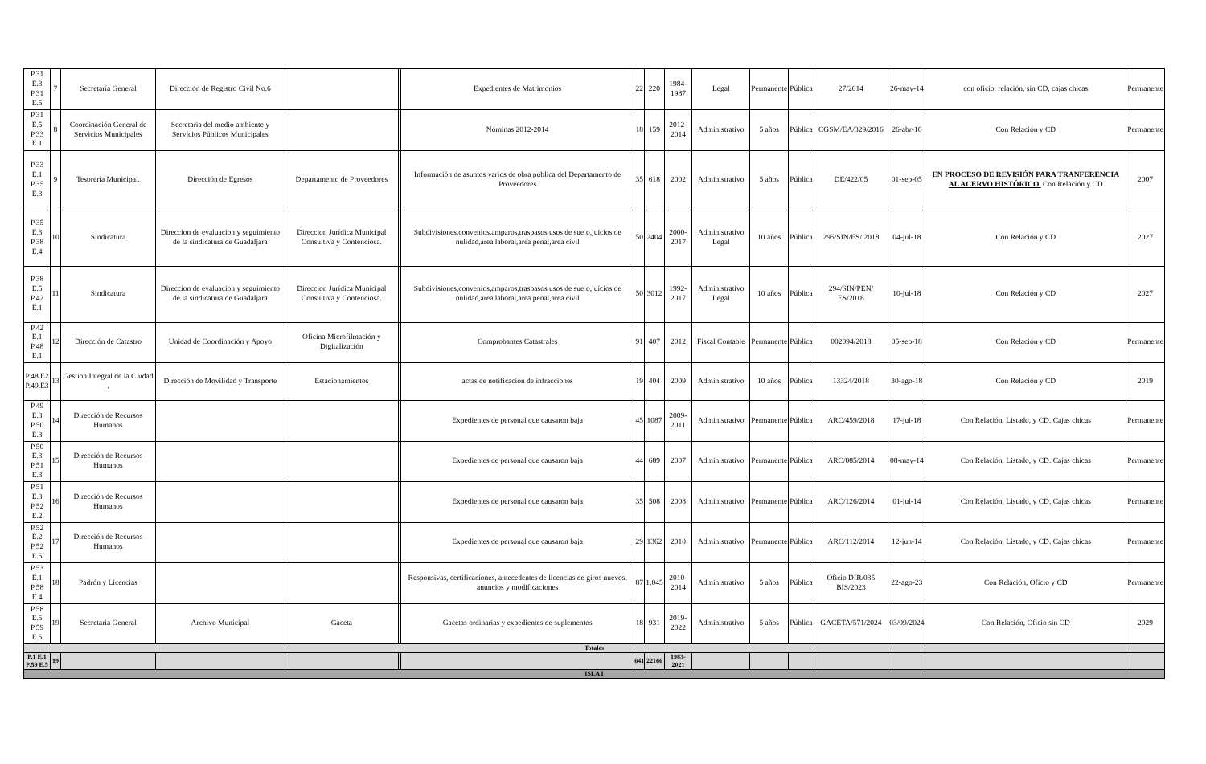| P.31 E.3 P.31 E.5 | 7 | Secretaría General | Dirección de Registro Civil No.6 | | | Expedientes de Matrimonios | 22 | 220 | 1984-1987 | Legal | Permanente | Pública | 27/2014 | 26-may-14 | con oficio, relación, sin CD, cajas chicas | Permanente |
| P.31 E.5 P.33 E.1 | 8 | Coordinación General de Servicios Municipales | Secretaria del medio ambiente y Servicios Públicos Municipales | | | Nóminas 2012-2014 | 18 | 159 | 2012-2014 | Administrativo | 5 años | Pública | CGSM/EA/329/2016 | 26-abr-16 | Con Relación y CD | Permanente |
| P.33 E.1 P.35 E.3 | 9 | Tesorería Municipal. | Dirección de Egresos | Departamento de Proveedores | | Información de asuntos varios de obra pública del Departamento de Proveedores | 35 | 618 | 2002 | Administrativo | 5 años | Pública | DE/422/05 | 01-sep-05 | EN PROCESO DE REVISIÓN PARA TRANFERENCIA AL ACERVO HISTÓRICO. Con Relación y CD | 2007 |
| P.35 E.3 P.38 E.4 | 10 | Sindicatura | Direccion de evaluacion y seguimiento de la sindicatura de Guadaljara | Direccion Jurídica Municipal Consultiva y Contenciosa. | | Subdivisiones,convenios,amparos,traspasos usos de suelo,juicios de nulidad,area laboral,area penal,area civil | 50 | 2404 | 2000-2017 | Administrativo Legal | 10 años | Pública | 295/SIN/ES/ 2018 | 04-jul-18 | Con Relación y CD | 2027 |
| P.38 E.5 P.42 E.1 | 11 | Sindicatura | Direccion de evaluacion y seguimiento de la sindicatura de Guadaljara | Direccion Jurídica Municipal Consultiva y Contenciosa. | | Subdivisiones,convenios,amparos,traspasos usos de suelo,juicios de nulidad,area laboral,area penal,area civil | 50 | 3012 | 1992-2017 | Administrativo Legal | 10 años | Pública | 294/SIN/PEN/ ES/2018 | 10-jul-18 | Con Relación y CD | 2027 |
| P.42 E.1 P.48 E.1 | 12 | Dirección de Catastro | Unidad de Coordinación y Apoyo | Oficina Microfilmación y Digitalización | | Comprobantes Catastrales | 91 | 407 | 2012 | Fiscal Contable | Permanente | Pública | 002094/2018 | 05-sep-18 | Con Relación y CD | Permanente |
| P.48.E2 P.49.E3 | 13 | Gestion Integral de la Ciudad . | Dirección de Movilidad y Transporte | Estacionamientos | | actas de notificacion de infracciones | 19 | 404 | 2009 | Administrativo | 10 años | Pública | 13324/2018 | 30-ago-18 | Con Relación y CD | 2019 |
| P.49 E.3 P.50 E.3 | 14 | Dirección de Recursos Humanos | | | | Expedientes de personal que causaron baja | 45 | 1087 | 2009-2011 | Administrativo | Permanente | Pública | ARC/459/2018 | 17-jul-18 | Con Relación, Listado, y CD. Cajas chicas | Permanente |
| P.50 E.3 P.51 E.3 | 15 | Dirección de Recursos Humanos | | | | Expedientes de personal que causaron baja | 44 | 689 | 2007 | Administrativo | Permanente | Pública | ARC/085/2014 | 08-may-14 | Con Relación, Listado, y CD. Cajas chicas | Permanente |
| P.51 E.3 P.52 E.2 | 16 | Dirección de Recursos Humanos | | | | Expedientes de personal que causaron baja | 35 | 508 | 2008 | Administrativo | Permanente | Pública | ARC/126/2014 | 01-jul-14 | Con Relación, Listado, y CD. Cajas chicas | Permanente |
| P.52 E.2 P.52 E.5 | 17 | Dirección de Recursos Humanos | | | | Expedientes de personal que causaron baja | 29 | 1362 | 2010 | Administrativo | Permanente | Pública | ARC/112/2014 | 12-jun-14 | Con Relación, Listado, y CD. Cajas chicas | Permanente |
| P.53 E.1 P.58 E.4 | 18 | Padrón y Licencias | | | | Responsivas, certificaciones, antecedentes de licencias de giros nuevos, anuncios y modificaciones | 87 | 1,045 | 2010-2014 | Administrativo | 5 años | Pública | Oficio DIR/035 BIS/2023 | 22-ago-23 | Con Relación, Oficio y CD | Permanente |
| P.58 E.5 P.59 E.5 | 19 | Secretaria General | Archivo Municipal | Gaceta | | Gacetas ordinarias y expedientes de suplementos | 18 | 931 | 2019-2022 | Administrativo | 5 años | Pública | GACETA/571/2024 | 03/09/2024 | Con Relación, Oficio sin CD | 2029 |
| Totales | | | | | | | | | | | | | | | | |
| P.1 E.1 P.59 E.5 | 19 | | | | | | 641 | 22166 | 1983-2021 | | | | | | | |
| ISLA I | | | | | | | | | | | | | | | | |